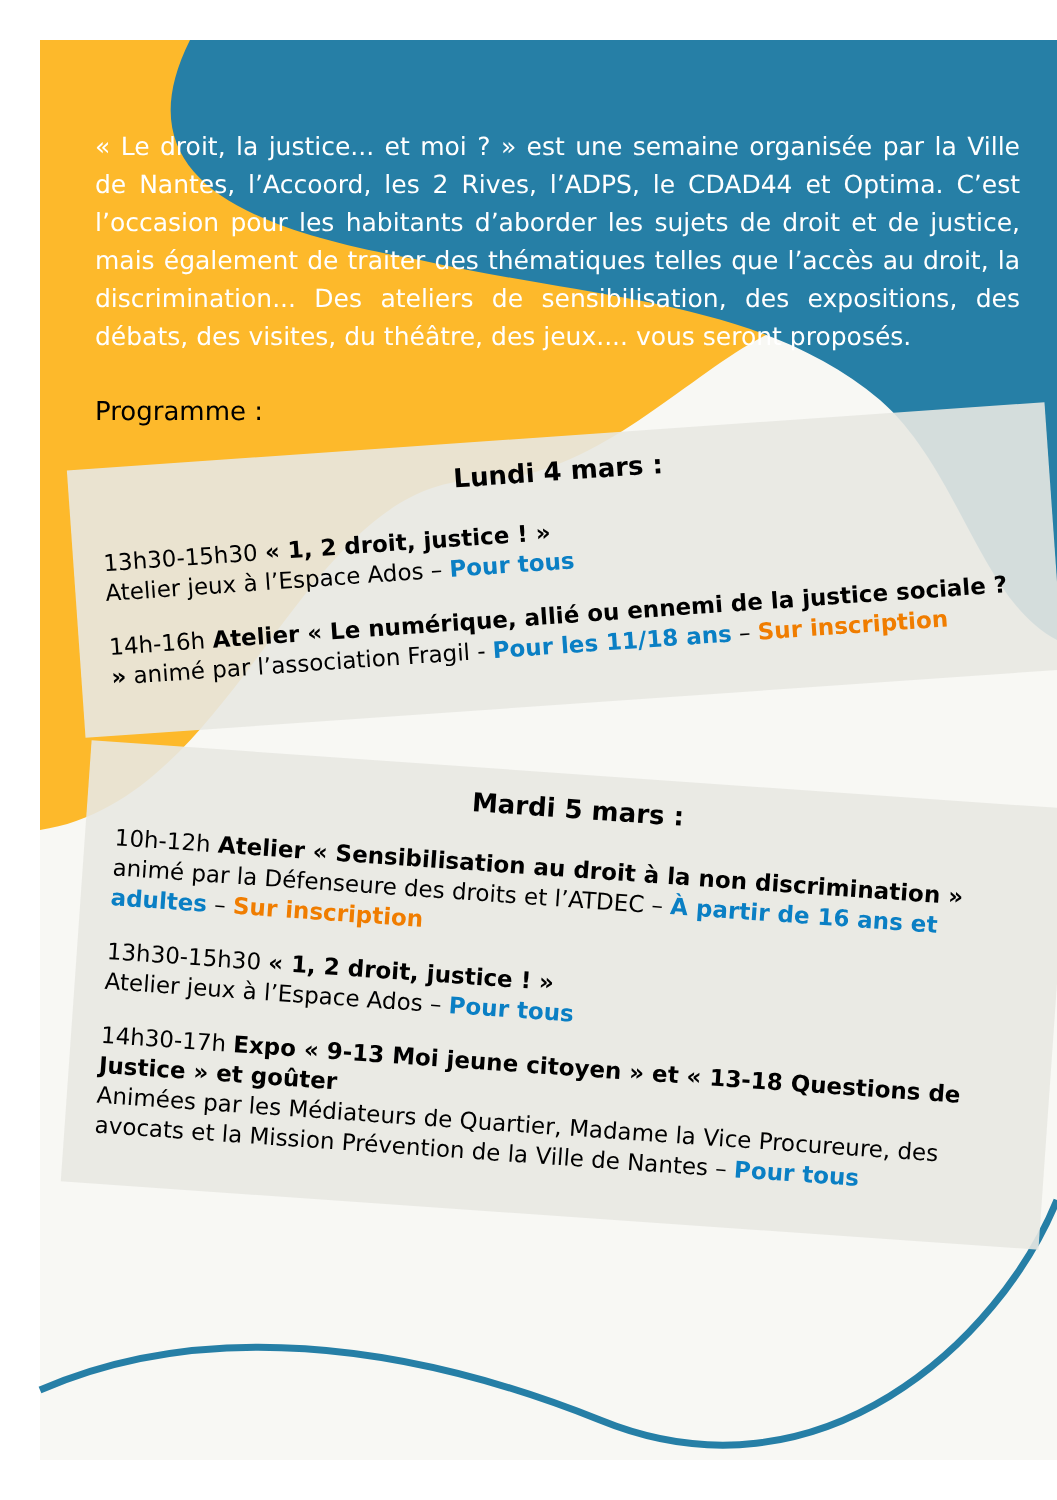« Le droit, la justice... et moi ? » est une semaine organisée par la Ville de Nantes, l’Accoord, les 2 Rives, l’ADPS, le CDAD44 et Optima. C’est l’occasion pour les habitants d’aborder les sujets de droit et de justice, mais également de traiter des thématiques telles que l’accès au droit, la discrimination... Des ateliers de sensibilisation, des expositions, des débats, des visites, du théâtre, des jeux.... vous seront proposés.
Programme :
Lundi 4 mars :
13h30-15h30 « 1, 2 droit, justice ! »
Atelier jeux à l’Espace Ados – Pour tous
14h-16h Atelier « Le numérique, allié ou ennemi de la justice sociale ? » animé par l’association Fragil - Pour les 11/18 ans – Sur inscription
Mardi 5 mars :
10h-12h Atelier « Sensibilisation au droit à la non discrimination » animé par la Défenseure des droits et l’ATDEC – À partir de 16 ans et adultes – Sur inscription
13h30-15h30 « 1, 2 droit, justice ! »
Atelier jeux à l’Espace Ados – Pour tous
14h30-17h Expo « 9-13 Moi jeune citoyen » et « 13-18 Questions de Justice » et goûter
Animées par les Médiateurs de Quartier, Madame la Vice Procureure, des avocats et la Mission Prévention de la Ville de Nantes – Pour tous